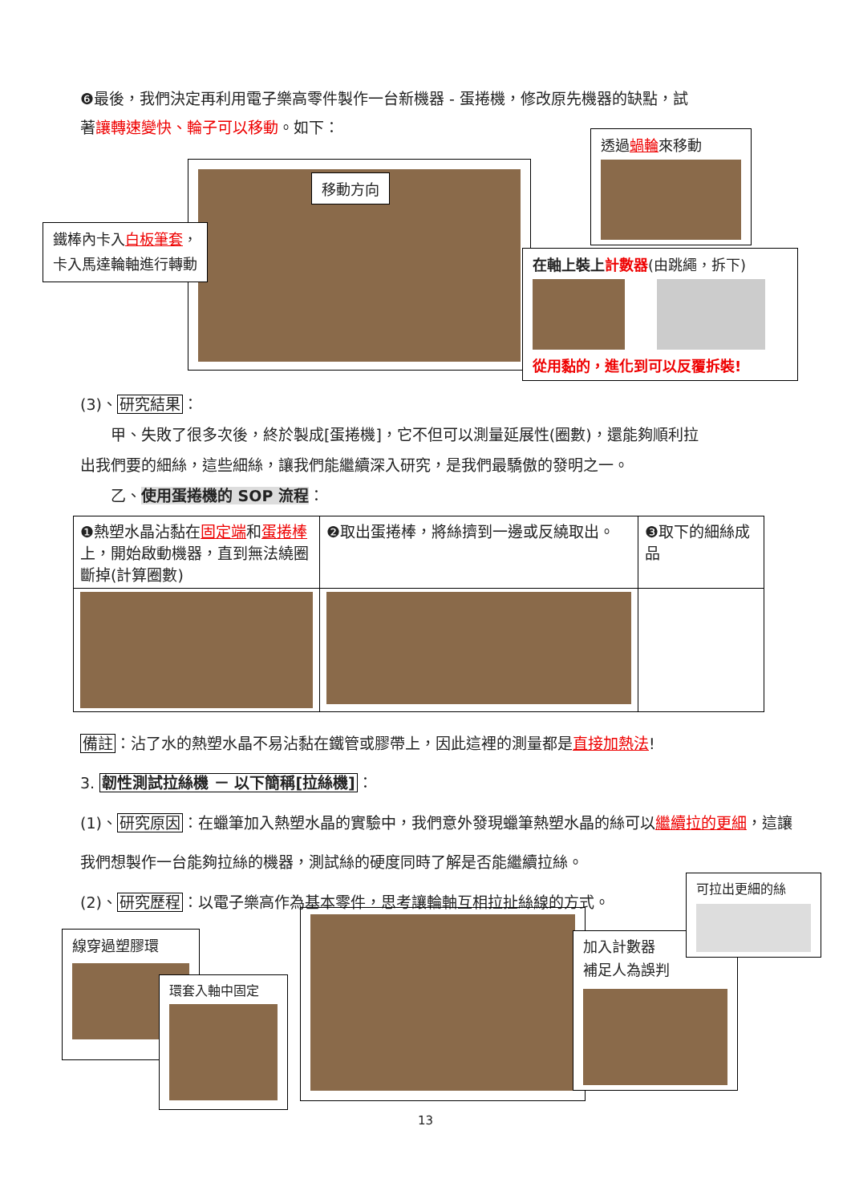❻最後，我們決定再利用電子樂高零件製作一台新機器 - 蛋捲機，修改原先機器的缺點，試
著讓轉速變快、輪子可以移動。如下：
移動方向
鐵棒內卡入白板筆套，
卡入馬達輪軸進行轉動
透過蝸輪來移動
在軸上裝上計數器(由跳繩，拆下)
從用黏的，進化到可以反覆拆裝!
(3)、研究結果：
　　甲、失敗了很多次後，終於製成[蛋捲機]，它不但可以測量延展性(圈數)，還能夠順利拉
出我們要的細絲，這些細絲，讓我們能繼續深入研究，是我們最驕傲的發明之一。
　　乙、使用蛋捲機的 SOP 流程：
| ❶熱塑水晶沾黏在 固定端 和 蛋捲棒 上，開始啟動機器，直到無法繞圈斷掉(計算圈數) | ❷取出蛋捲棒，將絲擠到一邊或反繞取出。 | ❸取下的細絲成品 |
備註：沾了水的熱塑水晶不易沾黏在鐵管或膠帶上，因此這裡的測量都是直接加熱法!
3. 韌性測試拉絲機 － 以下簡稱[拉絲機]：
(1)、研究原因：在蠟筆加入熱塑水晶的實驗中，我們意外發現蠟筆熱塑水晶的絲可以繼續拉的更細，這讓我們想製作一台能夠拉絲的機器，測試絲的硬度同時了解是否能繼續拉絲。
(2)、研究歷程：以電子樂高作為基本零件，思考讓輪軸互相拉扯絲線的方式。
線穿過塑膠環
環套入軸中固定
加入計數器
補足人為誤判
可拉出更細的絲
13